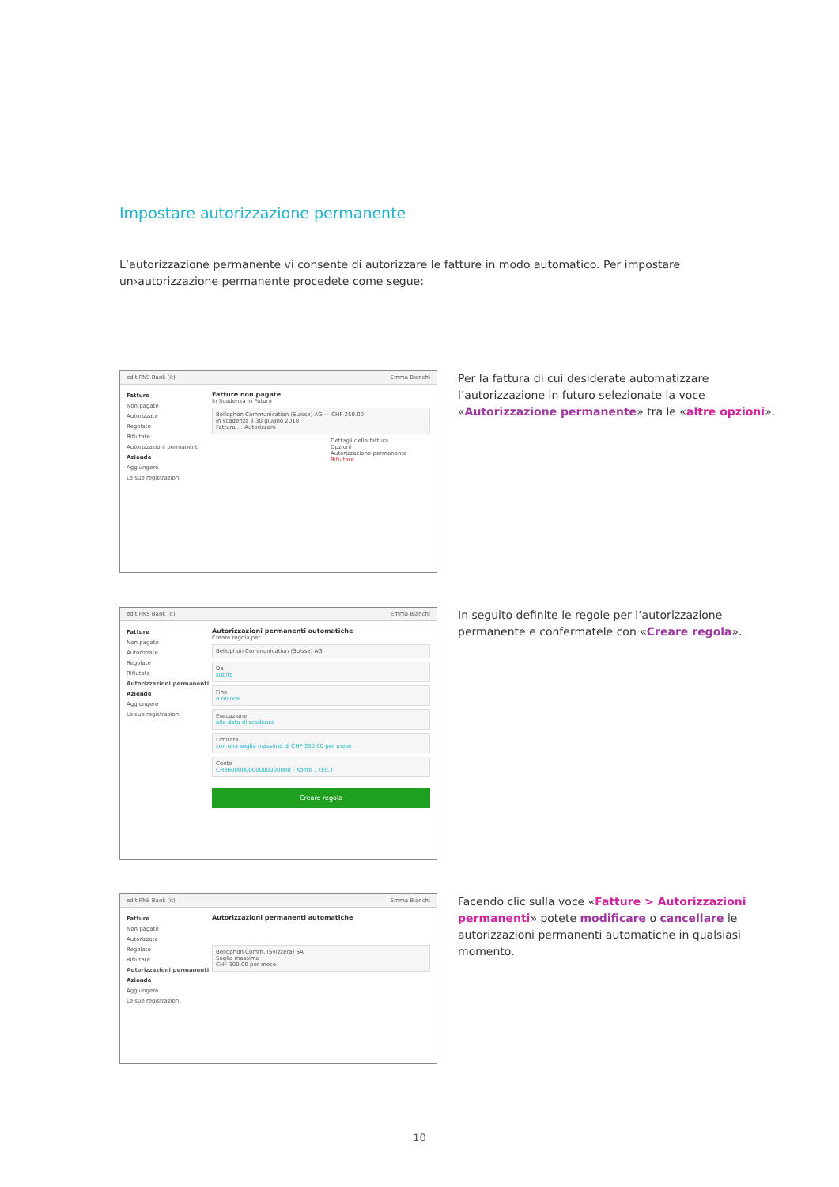Impostare autorizzazione permanente
L’autorizzazione permanente vi consente di autorizzare le fatture in modo automatico. Per impostare un›autorizzazione permanente procedete come segue:
edit PNS Bank (it) Emma Bianchi
Fatture
Non pagate
Autorizzate
Regolate
Rifiutate
Autorizzazioni permanenti
Aziende
Aggiungere
Le sue registrazioni
Fatture non pagate
In Scadenza In Futuro
Bellophon Communication (Suisse) AG — CHF 250.00
In scadenza il 30 giugno 2018
Fattura … Autorizzare
Dettagli della fattura
Opzioni
Autorizzazione permanente
Rifiutare
Per la fattura di cui desiderate automatizzare l’autorizzazione in futuro selezionate la voce «Autorizzazione permanente» tra le «altre opzioni».
edit PNS Bank (it) Emma Bianchi
Fatture
Non pagate
Autorizzate
Regolate
Rifiutate
Autorizzazioni permanenti
Aziende
Aggiungere
Le sue registrazioni
Autorizzazioni permanenti automatiche
Creare regola per
Bellophon Communication (Suisse) AG
Da
subito
Fino
a revoca
Esecuzione
alla data di scadenza
Limitata
con una soglia massima di CHF 300.00 per mese
Conto
CH3600000000000000000 - Konto 1 (EIC)
Creare regola
In seguito definite le regole per l’autorizzazione permanente e confermatele con «Creare regola».
edit PNS Bank (it) Emma Bianchi
Fatture
Non pagate
Autorizzate
Regolate
Rifiutate
Autorizzazioni permanenti
Aziende
Aggiungere
Le sue registrazioni
Autorizzazioni permanenti automatiche
Bellophon Comm. (Svizzera) SA
Soglia massima
CHF 300.00 per mese
Facendo clic sulla voce «Fatture > Autorizzazioni permanenti» potete modificare o cancellare le autorizzazioni permanenti automatiche in qualsiasi momento.
10